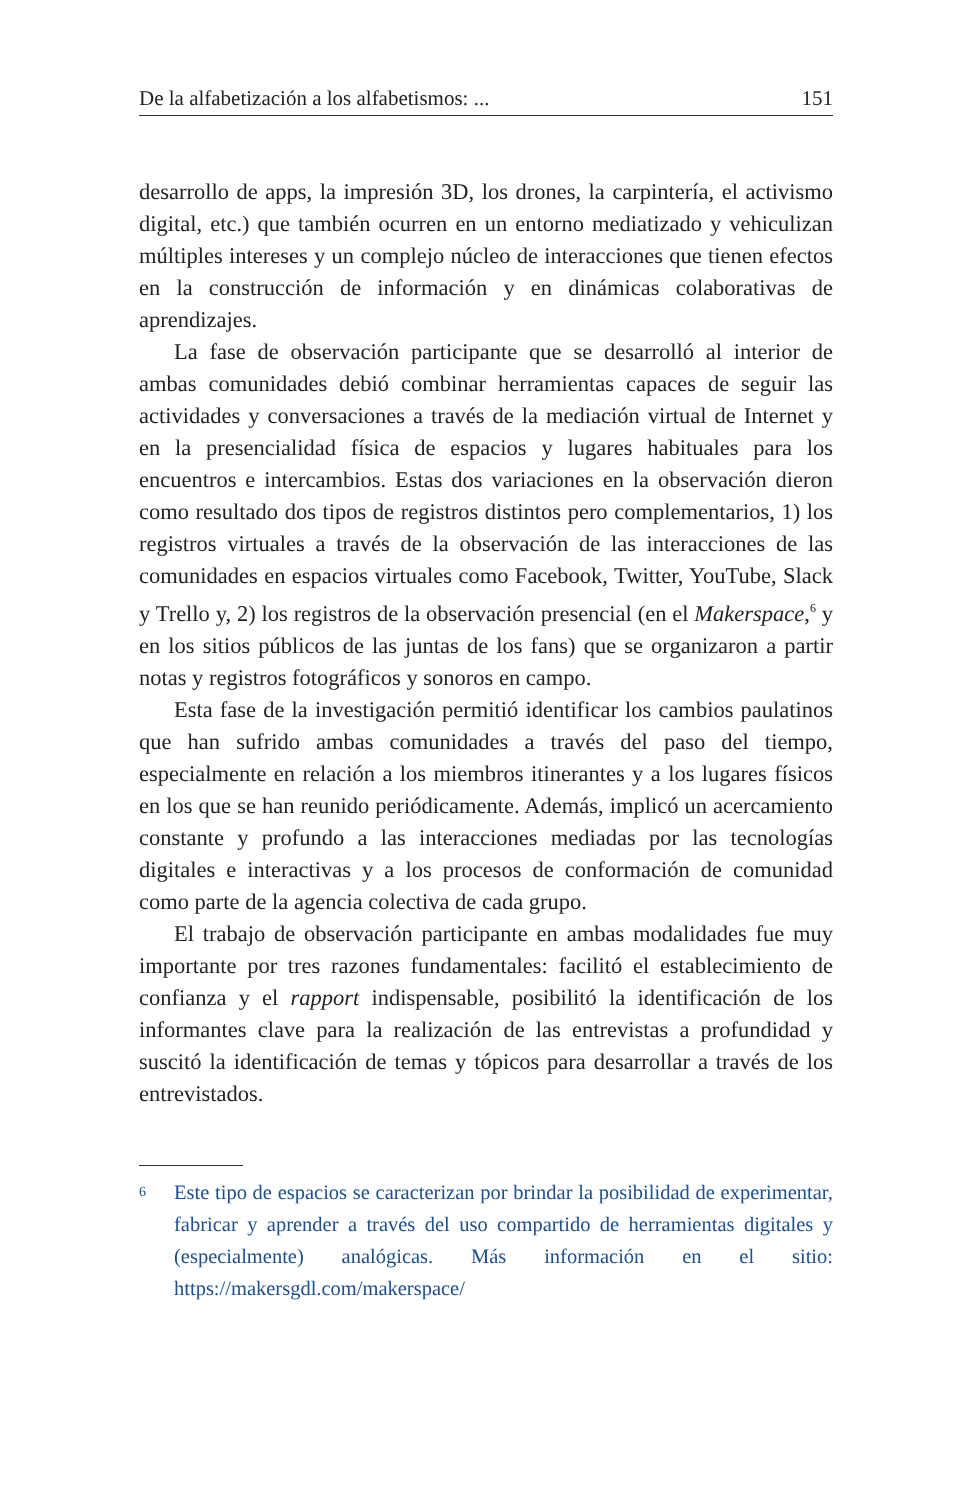De la alfabetización a los alfabetismos: ... 151
desarrollo de apps, la impresión 3D, los drones, la carpintería, el activismo digital, etc.) que también ocurren en un entorno mediatizado y vehiculizan múltiples intereses y un complejo núcleo de interacciones que tienen efectos en la construcción de información y en dinámicas colaborativas de aprendizajes.
La fase de observación participante que se desarrolló al interior de ambas comunidades debió combinar herramientas capaces de seguir las actividades y conversaciones a través de la mediación virtual de Internet y en la presencialidad física de espacios y lugares habituales para los encuentros e intercambios. Estas dos variaciones en la observación dieron como resultado dos tipos de registros distintos pero complementarios, 1) los registros virtuales a través de la observación de las interacciones de las comunidades en espacios virtuales como Facebook, Twitter, YouTube, Slack y Trello y, 2) los registros de la observación presencial (en el Makerspace,<sup>6</sup> y en los sitios públicos de las juntas de los fans) que se organizaron a partir notas y registros fotográficos y sonoros en campo.
Esta fase de la investigación permitió identificar los cambios paulatinos que han sufrido ambas comunidades a través del paso del tiempo, especialmente en relación a los miembros itinerantes y a los lugares físicos en los que se han reunido periódicamente. Además, implicó un acercamiento constante y profundo a las interacciones mediadas por las tecnologías digitales e interactivas y a los procesos de conformación de comunidad como parte de la agencia colectiva de cada grupo.
El trabajo de observación participante en ambas modalidades fue muy importante por tres razones fundamentales: facilitó el establecimiento de confianza y el rapport indispensable, posibilitó la identificación de los informantes clave para la realización de las entrevistas a profundidad y suscitó la identificación de temas y tópicos para desarrollar a través de los entrevistados.
6 Este tipo de espacios se caracterizan por brindar la posibilidad de experimentar, fabricar y aprender a través del uso compartido de herramientas digitales y (especialmente) analógicas. Más información en el sitio: https://makersgdl.com/makerspace/